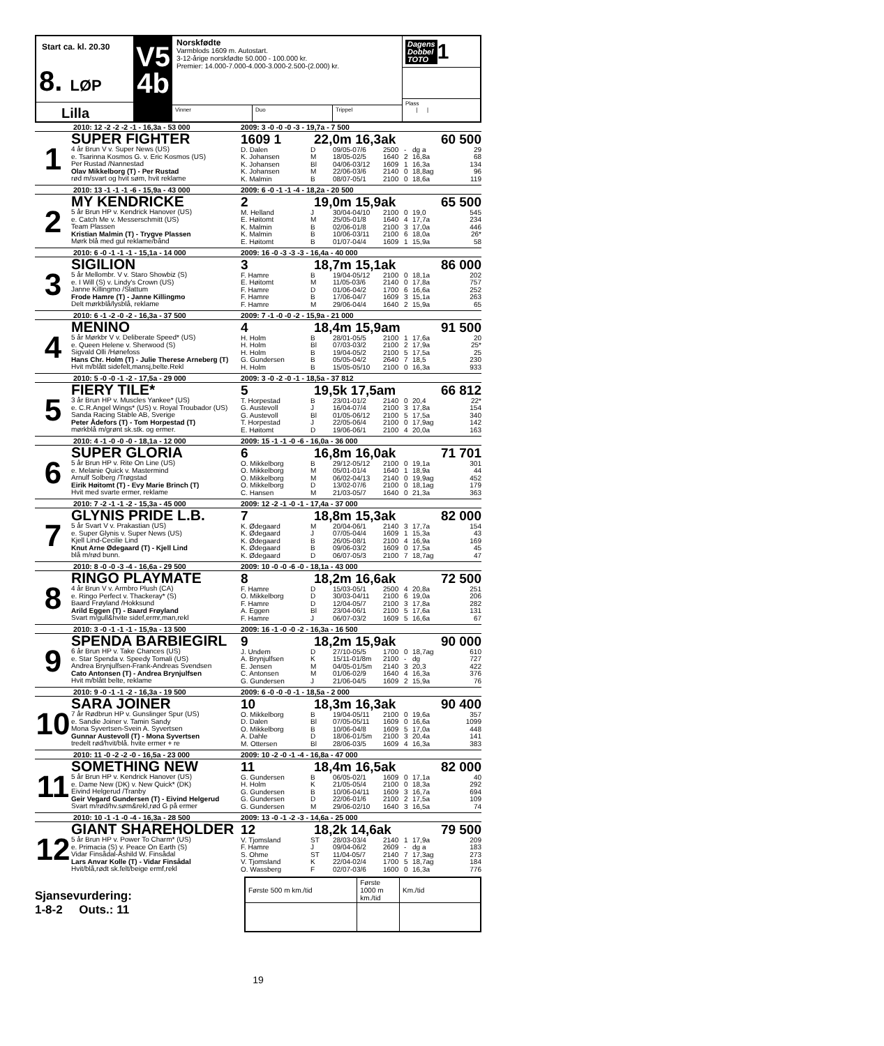Start ca. kl. 20.30
8. LØP
Lilla
V5
4b
Norskfødte
Varmblods 1609 m. Autostart.
3-12-årige norskfødte 50.000 - 100.000 kr.
Premier: 14.000-7.000-4.000-3.000-2.500-(2.000) kr.
Vinner
Duo
Trippel
Dagens
Dobbel TOTO 1
Plass
| |
2010: 12 -2 -2 -2 -1 - 16,3a - 53 000 2009: 3 -0 -0 -0 -3 - 19,7a - 7 500
1
SUPER FIGHTER
4 år Brun V v. Super News (US)
e. Tsarinna Kosmos G. v. Eric Kosmos (US)
Per Rustad /Nannestad
Olav Mikkelborg (T) - Per Rustad
rød m/svart og hvit søm, hvit reklame
1609 1 22,0m 16,3ak 60 500
| D. Dalen | D | 09/05-07/6 | 2500 | - | dg a | 29 |
| K. Johansen | M | 18/05-02/5 | 1640 | 2 | 16,8a | 68 |
| K. Johansen | Bl | 04/06-03/12 | 1609 | 1 | 16,3a | 134 |
| K. Johansen | M | 22/06-03/6 | 2140 | 0 | 18,8ag | 96 |
| K. Malmin | B | 08/07-05/1 | 2100 | 0 | 18,6a | 119 |
2010: 13 -1 -1 -1 -6 - 15,9a - 43 000 2009: 6 -0 -1 -1 -4 - 18,2a - 20 500
2
MY KENDRICKE
5 år Brun HP v. Kendrick Hanover (US)
e. Catch Me v. Messerschmitt (US)
Team Plassen
Kristian Malmin (T) - Trygve Plassen
Mørk blå med gul reklame/bånd
2 19,0m 15,9ak 65 500
| M. Helland | J | 30/04-04/10 | 2100 | 0 | 19,0 | 545 |
| E. Høitomt | M | 25/05-01/8 | 1640 | 4 | 17,7a | 234 |
| K. Malmin | B | 02/06-01/8 | 2100 | 3 | 17,0a | 446 |
| K. Malmin | B | 10/06-03/11 | 2100 | 6 | 18,0a | 26* |
| E. Høitomt | B | 01/07-04/4 | 1609 | 1 | 15,9a | 58 |
2010: 6 -0 -1 -1 -1 - 15,1a - 14 000 2009: 16 -0 -3 -3 -3 - 16,4a - 40 000
3
SIGILION
5 år Mellombr. V v. Staro Showbiz (S)
e. I Will (S) v. Lindy's Crown (US)
Janne Killingmo /Slattum
Frode Hamre (T) - Janne Killingmo
Delt mørkblå/lysblå, reklame
3 18,7m 15,1ak 86 000
| F. Hamre | B | 19/04-05/12 | 2100 | 0 | 18,1a | 202 |
| E. Høitomt | M | 11/05-03/6 | 2140 | 0 | 17,8a | 757 |
| F. Hamre | D | 01/06-04/2 | 1700 | 6 | 16,6a | 252 |
| F. Hamre | B | 17/06-04/7 | 1609 | 3 | 15,1a | 263 |
| F. Hamre | M | 29/06-04/4 | 1640 | 2 | 15,9a | 65 |
2010: 6 -1 -2 -0 -2 - 16,3a - 37 500 2009: 7 -1 -0 -0 -2 - 15,9a - 21 000
4
MENINO
5 år Mørkbr V v. Deliberate Speed* (US)
e. Queen Helene v. Sherwood (S)
Sigvald Olli /Hønefoss
Hans Chr. Holm (T) - Julie Therese Arneberg (T)
Hvit m/blått sidefelt,mansj,belte.Rekl
4 18,4m 15,9am 91 500
| H. Holm | B | 28/01-05/5 | 2100 | 1 | 17,6a | 20 |
| H. Holm | Bl | 07/03-03/2 | 2100 | 2 | 17,9a | 25* |
| H. Holm | B | 19/04-05/2 | 2100 | 5 | 17,5a | 25 |
| G. Gundersen | B | 05/05-04/2 | 2640 | 7 | 18,5 | 230 |
| H. Holm | B | 15/05-05/10 | 2100 | 0 | 16,3a | 933 |
2010: 5 -0 -0 -1 -2 - 17,5a - 29 000 2009: 3 -0 -2 -0 -1 - 18,5a - 37 812
5
FIERY TILE*
3 år Brun HP v. Muscles Yankee* (US)
e. C.R.Angel Wings* (US) v. Royal Troubador (US)
Sanda Racing Stable AB, Sverige
Peter Ådefors (T) - Tom Horpestad (T)
mørkblå m/grønt sk.stk. og ermer.
5 19,5k 17,5am 66 812
| T. Horpestad | B | 23/01-01/2 | 2140 | 0 | 20,4 | 22* |
| G. Austevoll | J | 16/04-07/4 | 2100 | 3 | 17,8a | 154 |
| G. Austevoll | Bl | 01/05-06/12 | 2100 | 5 | 17,5a | 340 |
| T. Horpestad | J | 22/05-06/4 | 2100 | 0 | 17,9ag | 142 |
| E. Høitomt | D | 19/06-06/1 | 2100 | 4 | 20,0a | 163 |
2010: 4 -1 -0 -0 -0 - 18,1a - 12 000 2009: 15 -1 -1 -0 -6 - 16,0a - 36 000
6
SUPER GLORIA
5 år Brun HP v. Rite On Line (US)
e. Melanie Quick v. Mastermind
Arnulf Solberg /Trøgstad
Eirik Høitomt (T) - Evy Marie Brinch (T)
Hvit med svarte ermer, reklame
6 16,8m 16,0ak 71 701
| O. Mikkelborg | B | 29/12-05/12 | 2100 | 0 | 19,1a | 301 |
| O. Mikkelborg | M | 05/01-01/4 | 1640 | 1 | 18,9a | 44 |
| O. Mikkelborg | M | 06/02-04/13 | 2140 | 0 | 19,9ag | 452 |
| O. Mikkelborg | D | 13/02-07/6 | 2100 | 0 | 18,1ag | 179 |
| C. Hansen | M | 21/03-05/7 | 1640 | 0 | 21,3a | 363 |
2010: 7 -2 -1 -1 -2 - 15,3a - 45 000 2009: 12 -2 -1 -0 -1 - 17,4a - 37 000
7
GLYNIS PRIDE L.B.
5 år Svart V v. Prakastian (US)
e. Super Glynis v. Super News (US)
Kjell Lind-Cecilie Lind
Knut Arne Ødegaard (T) - Kjell Lind
blå m/rød bunn.
7 18,8m 15,3ak 82 000
| K. Ødegaard | M | 20/04-06/1 | 2140 | 3 | 17,7a | 154 |
| K. Ødegaard | J | 07/05-04/4 | 1609 | 1 | 15,3a | 43 |
| K. Ødegaard | B | 26/05-08/1 | 2100 | 4 | 16,9a | 169 |
| K. Ødegaard | B | 09/06-03/2 | 1609 | 0 | 17,5a | 45 |
| K. Ødegaard | D | 06/07-05/3 | 2100 | 7 | 18,7ag | 47 |
2010: 8 -0 -0 -3 -4 - 16,6a - 29 500 2009: 10 -0 -0 -6 -0 - 18,1a - 43 000
8
RINGO PLAYMATE
4 år Brun V v. Armbro Plush (CA)
e. Ringo Perfect v. Thackeray* (S)
Baard Frøyland /Hokksund
Arild Eggen (T) - Baard Frøyland
Svart m/gull&hvite sidef,ermr,man,rekl
8 18,2m 16,6ak 72 500
| F. Hamre | D | 15/03-05/1 | 2500 | 4 | 20,8a | 251 |
| O. Mikkelborg | D | 30/03-04/11 | 2100 | 6 | 19,0a | 206 |
| F. Hamre | D | 12/04-05/7 | 2100 | 3 | 17,8a | 282 |
| A. Eggen | Bl | 23/04-06/1 | 2100 | 5 | 17,6a | 131 |
| F. Hamre | J | 06/07-03/2 | 1609 | 5 | 16,6a | 67 |
2010: 3 -0 -1 -1 -1 - 15,9a - 13 500 2009: 16 -1 -0 -0 -2 - 16,3a - 16 500
9
SPENDA BARBIEGIRL
6 år Brun HP v. Take Chances (US)
e. Star Spenda v. Speedy Tomali (US)
Andrea Brynjulfsen-Frank-Andreas Svendsen
Cato Antonsen (T) - Andrea Brynjulfsen
Hvit m/blått belte, reklame
9 18,2m 15,9ak 90 000
| J. Undem | D | 27/10-05/5 | 1700 | 0 | 18,7ag | 610 |
| A. Brynjulfsen | K | 15/11-01/8m | 2100 | - | dg | 727 |
| E. Jensen | M | 04/05-01/5m | 2140 | 3 | 20,3 | 422 |
| C. Antonsen | M | 01/06-02/9 | 1640 | 4 | 16,3a | 376 |
| G. Gundersen | J | 21/06-04/5 | 1609 | 2 | 15,9a | 76 |
2010: 9 -0 -1 -1 -2 - 16,3a - 19 500 2009: 6 -0 -0 -0 -1 - 18,5a - 2 000
10
SARA JOINER
7 år Rødbrun HP v. Gunslinger Spur (US)
e. Sandie Joiner v. Tamin Sandy
Mona Syvertsen-Svein A. Syvertsen
Gunnar Austevoll (T) - Mona Syvertsen
tredelt rød/hvit/blå. hvite ermer + re
10 18,3m 16,3ak 90 400
| O. Mikkelborg | B | 19/04-05/11 | 2100 | 0 | 19,6a | 357 |
| D. Dalen | Bl | 07/05-05/11 | 1609 | 0 | 16,6a | 1099 |
| O. Mikkelborg | B | 10/06-04/8 | 1609 | 5 | 17,0a | 448 |
| A. Dahle | D | 18/06-01/5m | 2100 | 3 | 20,4a | 141 |
| M. Ottersen | Bl | 28/06-03/5 | 1609 | 4 | 16,3a | 383 |
2010: 11 -0 -2 -2 -0 - 16,5a - 23 000 2009: 10 -2 -0 -1 -4 - 16,8a - 47 000
11
SOMETHING NEW
5 år Brun HP v. Kendrick Hanover (US)
e. Dame New (DK) v. New Quick* (DK)
Eivind Helgerud /Tranby
Geir Vegard Gundersen (T) - Eivind Helgerud
Svart m/rød/hv.søm&rekl,rød G på ermer
11 18,4m 16,5ak 82 000
| G. Gundersen | B | 06/05-02/1 | 1609 | 0 | 17,1a | 40 |
| H. Holm | K | 21/05-05/4 | 2100 | 0 | 18,3a | 292 |
| G. Gundersen | B | 10/06-04/11 | 1609 | 3 | 16,7a | 694 |
| G. Gundersen | D | 22/06-01/6 | 2100 | 2 | 17,5a | 109 |
| G. Gundersen | M | 29/06-02/10 | 1640 | 3 | 16,5a | 74 |
2010: 10 -1 -1 -0 -4 - 16,3a - 28 500 2009: 13 -0 -1 -2 -3 - 14,6a - 25 000
12
GIANT SHAREHOLDER
5 år Brun HP v. Power To Charm* (US)
e. Primacia (S) v. Peace On Earth (S)
Vidar Finsådal-Åshild W. Finsådal
Lars Anvar Kolle (T) - Vidar Finsådal
Hvit/blå,rødt sk.felt/beige ermf,rekl
12 18,2k 14,6ak 79 500
| V. Tjomsland | ST | 28/03-03/4 | 2140 | 1 | 17,9a | 209 |
| F. Hamre | J | 09/04-06/2 | 2609 | - | dg a | 183 |
| S. Ohme | ST | 11/04-05/7 | 2140 | 7 | 17,3ag | 273 |
| V. Tjomsland | K | 22/04-02/4 | 1700 | 5 | 18,7ag | 184 |
| O. Wassberg | F | 02/07-03/6 | 1600 | 0 | 16,3a | 776 |
Sjansevurdering:
1-8-2 Outs.: 11
| Første 500 m km./tid | Første 1000 m km./tid | Km./tid |
| --- | --- | --- |
19